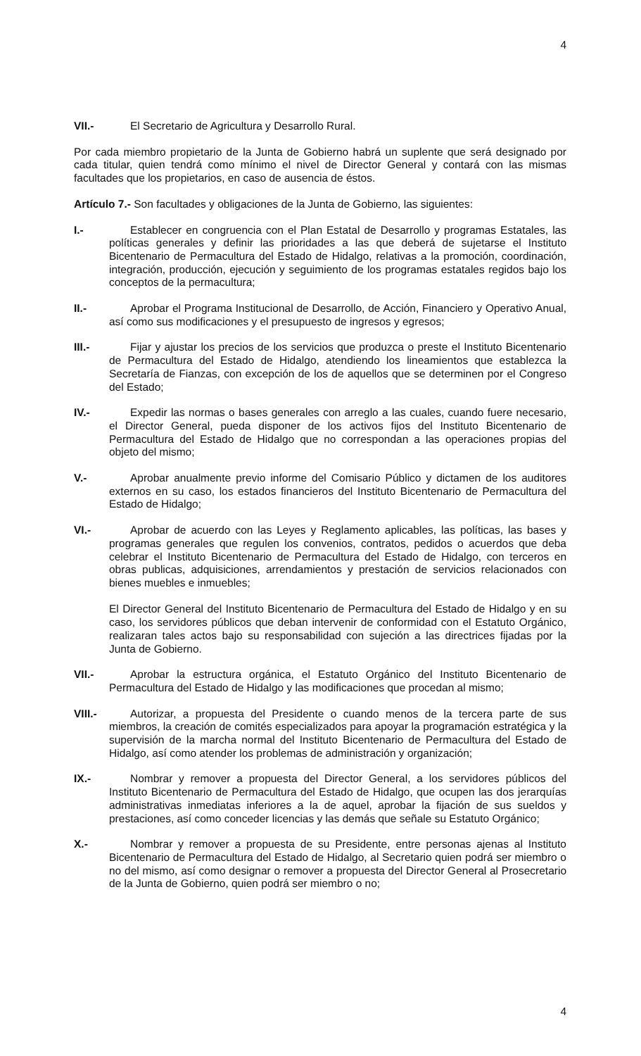4
VII.- El Secretario de Agricultura y Desarrollo Rural.
Por cada miembro propietario de la Junta de Gobierno habrá un suplente que será designado por cada titular, quien tendrá como mínimo el nivel de Director General y contará con las mismas facultades que los propietarios, en caso de ausencia de éstos.
Artículo 7.- Son facultades y obligaciones de la Junta de Gobierno, las siguientes:
I.- Establecer en congruencia con el Plan Estatal de Desarrollo y programas Estatales, las políticas generales y definir las prioridades a las que deberá de sujetarse el Instituto Bicentenario de Permacultura del Estado de Hidalgo, relativas a la promoción, coordinación, integración, producción, ejecución y seguimiento de los programas estatales regidos bajo los conceptos de la permacultura;
II.- Aprobar el Programa Institucional de Desarrollo, de Acción, Financiero y Operativo Anual, así como sus modificaciones y el presupuesto de ingresos y egresos;
III.- Fijar y ajustar los precios de los servicios que produzca o preste el Instituto Bicentenario de Permacultura del Estado de Hidalgo, atendiendo los lineamientos que establezca la Secretaría de Fianzas, con excepción de los de aquellos que se determinen por el Congreso del Estado;
IV.- Expedir las normas o bases generales con arreglo a las cuales, cuando fuere necesario, el Director General, pueda disponer de los activos fijos del Instituto Bicentenario de Permacultura del Estado de Hidalgo que no correspondan a las operaciones propias del objeto del mismo;
V.- Aprobar anualmente previo informe del Comisario Público y dictamen de los auditores externos en su caso, los estados financieros del Instituto Bicentenario de Permacultura del Estado de Hidalgo;
VI.- Aprobar de acuerdo con las Leyes y Reglamento aplicables, las políticas, las bases y programas generales que regulen los convenios, contratos, pedidos o acuerdos que deba celebrar el Instituto Bicentenario de Permacultura del Estado de Hidalgo, con terceros en obras publicas, adquisiciones, arrendamientos y prestación de servicios relacionados con bienes muebles e inmuebles;
El Director General del Instituto Bicentenario de Permacultura del Estado de Hidalgo y en su caso, los servidores públicos que deban intervenir de conformidad con el Estatuto Orgánico, realizaran tales actos bajo su responsabilidad con sujeción a las directrices fijadas por la Junta de Gobierno.
VII.- Aprobar la estructura orgánica, el Estatuto Orgánico del Instituto Bicentenario de Permacultura del Estado de Hidalgo y las modificaciones que procedan al mismo;
VIII.-
Autorizar, a propuesta del Presidente o cuando menos de la tercera parte de sus miembros, la creación de comités especializados para apoyar la programación estratégica y la supervisión de la marcha normal del Instituto Bicentenario de Permacultura del Estado de Hidalgo, así como atender los problemas de administración y organización;
IX.- Nombrar y remover a propuesta del Director General, a los servidores públicos del Instituto Bicentenario de Permacultura del Estado de Hidalgo, que ocupen las dos jerarquías administrativas inmediatas inferiores a la de aquel, aprobar la fijación de sus sueldos y prestaciones, así como conceder licencias y las demás que señale su Estatuto Orgánico;
X.- Nombrar y remover a propuesta de su Presidente, entre personas ajenas al Instituto Bicentenario de Permacultura del Estado de Hidalgo, al Secretario quien podrá ser miembro o no del mismo, así como designar o remover a propuesta del Director General al Prosecretario de la Junta de Gobierno, quien podrá ser miembro o no;
4